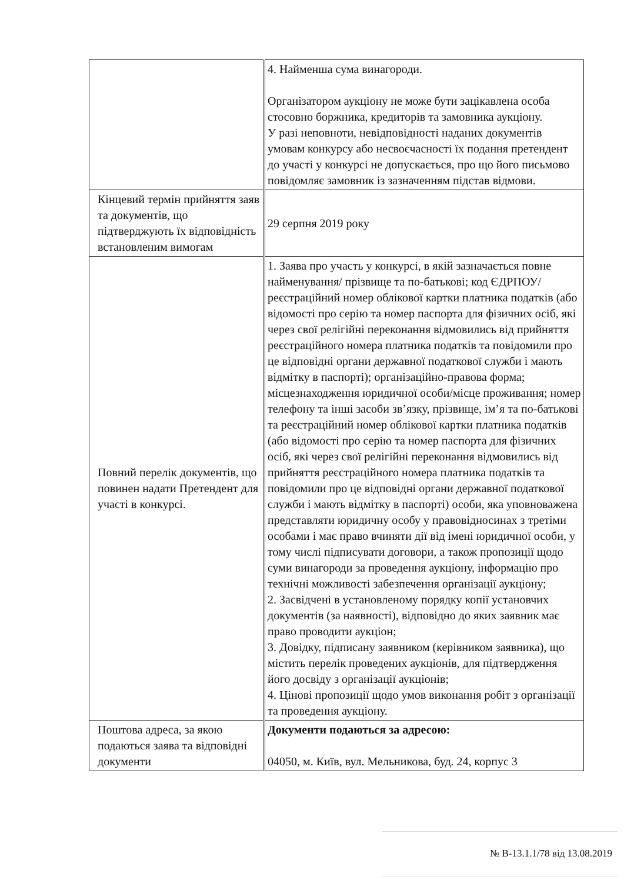| | 4. Найменша сума винагороди. Організатором аукціону не може бути зацікавлена особа стосовно боржника, кредиторів та замовника аукціону. У разі неповноти, невідповідності наданих документів умовам конкурсу або несвоєчасності їх подання претендент до участі у конкурсі не допускається, про що його письмово повідомляє замовник із зазначенням підстав відмови. |
| Кінцевий термін прийняття заяв та документів, що підтверджують їх відповідність встановленим вимогам | 29 серпня 2019 року |
| Повний перелік документів, що повинен надати Претендент для участі в конкурсі. | 1. Заява про участь у конкурсі, в якій зазначається повне найменування/ прізвище та по-батькові; код ЄДРПОУ/ реєстраційний номер облікової картки платника податків (або відомості про серію та номер паспорта для фізичних осіб, які через свої релігійні переконання відмовились від прийняття реєстраційного номера платника податків та повідомили про це відповідні органи державної податкової служби і мають відмітку в паспорті); організаційно-правова форма; місцезнаходження юридичної особи/місце проживання; номер телефону та інші засоби зв’язку, прізвище, ім’я та по-батькові та реєстраційний номер облікової картки платника податків (або відомості про серію та номер паспорта для фізичних осіб, які через свої релігійні переконання відмовились від прийняття реєстраційного номера платника податків та повідомили про це відповідні органи державної податкової служби і мають відмітку в паспорті) особи, яка уповноважена представляти юридичну особу у правовідносинах з третіми особами і має право вчиняти дії від імені юридичної особи, у тому числі підписувати договори, а також пропозиції щодо суми винагороди за проведення аукціону, інформацію про технічні можливості забезпечення організації аукціону; 2. Засвідчені в установленому порядку копії установчих документів (за наявності), відповідно до яких заявник має право проводити аукціон; 3. Довідку, підписану заявником (керівником заявника), що містить перелік проведених аукціонів, для підтвердження його досвіду з організації аукціонів; 4. Цінові пропозиції щодо умов виконання робіт з організації та проведення аукціону. |
| Поштова адреса, за якою подаються заява та відповідні документи | Документи подаються за адресою: 04050, м. Київ, вул. Мельникова, буд. 24, корпус 3 |
№ В-13.1.1/78 від 13.08.2019